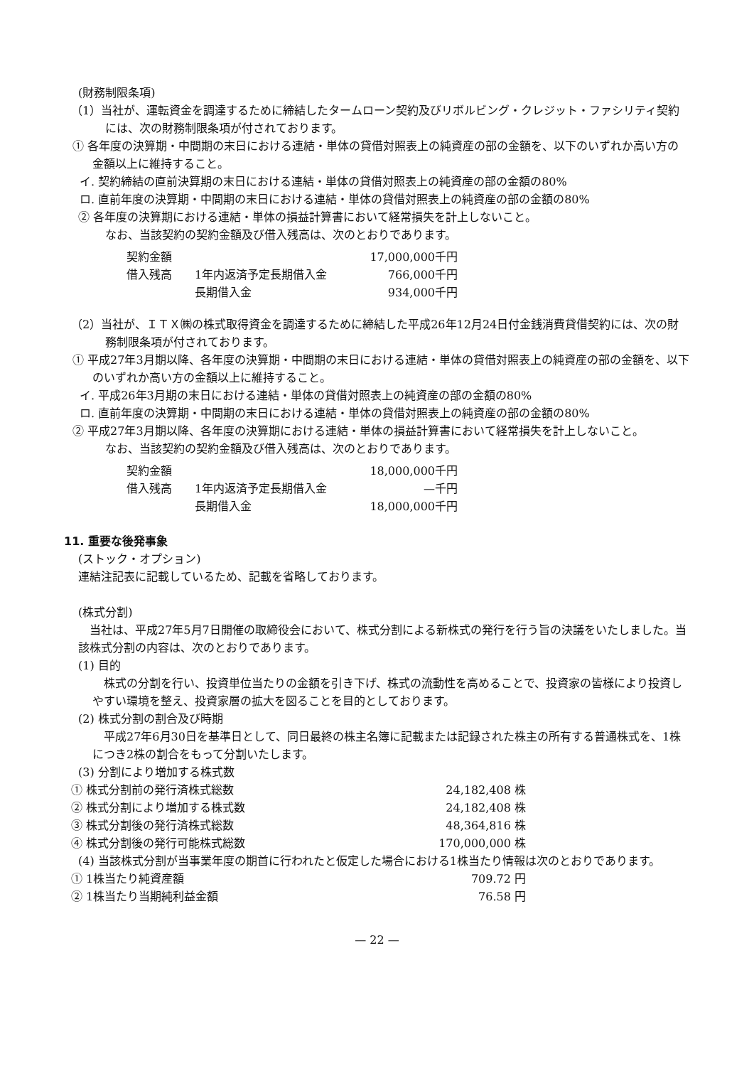(財務制限条項)
（1）当社が、運転資金を調達するために締結したタームローン契約及びリボルビング・クレジット・ファシリティ契約には、次の財務制限条項が付されております。
① 各年度の決算期・中間期の末日における連結・単体の貸借対照表上の純資産の部の金額を、以下のいずれか高い方の金額以上に維持すること。
イ. 契約締結の直前決算期の末日における連結・単体の貸借対照表上の純資産の部の金額の80%
ロ. 直前年度の決算期・中間期の末日における連結・単体の貸借対照表上の純資産の部の金額の80%
② 各年度の決算期における連結・単体の損益計算書において経常損失を計上しないこと。
なお、当該契約の契約金額及び借入残高は、次のとおりであります。
| 契約金額 | | 17,000,000千円 |
| 借入残高 | 1年内返済予定長期借入金 | 766,000千円 |
| | 長期借入金 | 934,000千円 |
（2）当社が、ＩＴＸ㈱の株式取得資金を調達するために締結した平成26年12月24日付金銭消費貸借契約には、次の財務制限条項が付されております。
① 平成27年3月期以降、各年度の決算期・中間期の末日における連結・単体の貸借対照表上の純資産の部の金額を、以下のいずれか高い方の金額以上に維持すること。
イ. 平成26年3月期の末日における連結・単体の貸借対照表上の純資産の部の金額の80%
ロ. 直前年度の決算期・中間期の末日における連結・単体の貸借対照表上の純資産の部の金額の80%
② 平成27年3月期以降、各年度の決算期における連結・単体の損益計算書において経常損失を計上しないこと。
なお、当該契約の契約金額及び借入残高は、次のとおりであります。
| 契約金額 | | 18,000,000千円 |
| 借入残高 | 1年内返済予定長期借入金 | —千円 |
| | 長期借入金 | 18,000,000千円 |
11. 重要な後発事象
(ストック・オプション)
連結注記表に記載しているため、記載を省略しております。
(株式分割)
　当社は、平成27年5月7日開催の取締役会において、株式分割による新株式の発行を行う旨の決議をいたしました。当該株式分割の内容は、次のとおりであります。
(1) 目的
　株式の分割を行い、投資単位当たりの金額を引き下げ、株式の流動性を高めることで、投資家の皆様により投資しやすい環境を整え、投資家層の拡大を図ることを目的としております。
(2) 株式分割の割合及び時期
　平成27年6月30日を基準日として、同日最終の株主名簿に記載または記録された株主の所有する普通株式を、1株につき2株の割合をもって分割いたします。
(3) 分割により増加する株式数
| ① 株式分割前の発行済株式総数 | 24,182,408 株 |
| ② 株式分割により増加する株式数 | 24,182,408 株 |
| ③ 株式分割後の発行済株式総数 | 48,364,816 株 |
| ④ 株式分割後の発行可能株式総数 | 170,000,000 株 |
(4) 当該株式分割が当事業年度の期首に行われたと仮定した場合における1株当たり情報は次のとおりであります。
| ① 1株当たり純資産額 | 709.72 円 |
| ② 1株当たり当期純利益金額 | 76.58 円 |
— 22 —